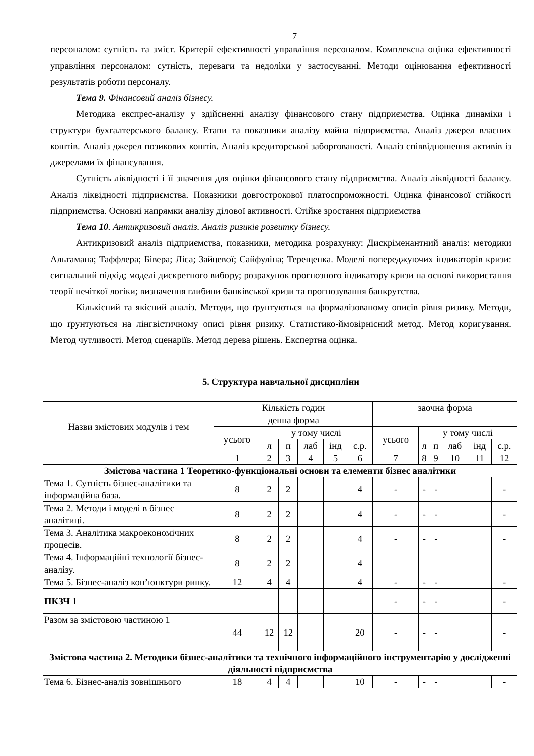7
персоналом: сутність та зміст. Критерії ефективності управління персоналом. Комплексна оцінка ефективності управління персоналом: сутність, переваги та недоліки у застосуванні. Методи оцінювання ефективності результатів роботи персоналу.
Тема 9. Фінансовий аналіз бізнесу.
Методика експрес-аналізу у здійсненні аналізу фінансового стану підприємства. Оцінка динаміки і структури бухгалтерського балансу. Етапи та показники аналізу майна підприємства. Аналіз джерел власних коштів. Аналіз джерел позикових коштів. Аналіз кредиторської заборгованості. Аналіз співвідношення активів із джерелами їх фінансування.
Сутність ліквідності і її значення для оцінки фінансового стану підприємства. Аналіз ліквідності балансу. Аналіз ліквідності підприємства. Показники довгострокової платоспроможності. Оцінка фінансової стійкості підприємства. Основні напрямки аналізу ділової активності. Стійке зростання підприємства
Тема 10. Антикризовий аналіз. Аналіз ризиків розвитку бізнесу.
Антикризовий аналіз підприємства, показники, методика розрахунку: Дискріменантний аналіз: методики Альтамана; Таффлера; Бівера; Ліса; Зайцевої; Сайфуліна; Терещенка. Моделі попереджуючих індикаторів кризи: сигнальний підхід; моделі дискретного вибору; розрахунок прогнозного індикатору кризи на основі використання теорії нечіткої логіки; визначення глибини банківської кризи та прогнозування банкрутства.
Кількісний та якісний аналіз. Методи, що ґрунтуються на формалізованому описів рівня ризику. Методи, що ґрунтуються на лінгвістичному описі рівня ризику. Статистико-ймовірнісний метод. Метод коригування. Метод чутливості. Метод сценаріїв. Метод дерева рішень. Експертна оцінка.
5. Структура навчальної дисципліни
| Назви змістових модулів і тем | Кількість годин | | | | | | заочна форма | | | | | |
| | денна форма | | | | | | | | | | | |
| | усього | у тому числі | | | | | усього | у тому числі | | | | |
| | | л | п | лаб | інд | с.р. | | л | п | лаб | інд | с.р. |
| | 1 | 2 | 3 | 4 | 5 | 6 | 7 | 8 | 9 | 10 | 11 | 12 |
| Змістова частина 1 Теоретико-функціональні основи та елементи бізнес аналітики | | | | | | | | | | | | |
| Тема 1. Сутність бізнес-аналітики та інформаційна база. | 8 | 2 | 2 | | | 4 | - | - | - | | | - |
| Тема 2. Методи і моделі в бізнес аналітиці. | 8 | 2 | 2 | | | 4 | - | - | - | | | - |
| Тема 3. Аналітика макроекономічних процесів. | 8 | 2 | 2 | | | 4 | - | - | - | | | - |
| Тема 4. Інформаційні технології бізнес-аналізу. | 8 | 2 | 2 | | | 4 | | | | | | |
| Тема 5. Бізнес-аналіз кон’юнктури ринку. | 12 | 4 | 4 | | | 4 | - | - | - | | | - |
| ПКЗЧ 1 | | | | | | | - | - | - | | | - |
| Разом за змістовою частиною 1 | 44 | 12 | 12 | | | 20 | - | - | - | | | - |
| Змістова частина 2. Методики бізнес-аналітики та технічного інформаційного інструментарію у дослідженні діяльності підприємства | | | | | | | | | | | | |
| Тема 6. Бізнес-аналіз зовнішнього | 18 | 4 | 4 | | | 10 | - | - | - | | | - |